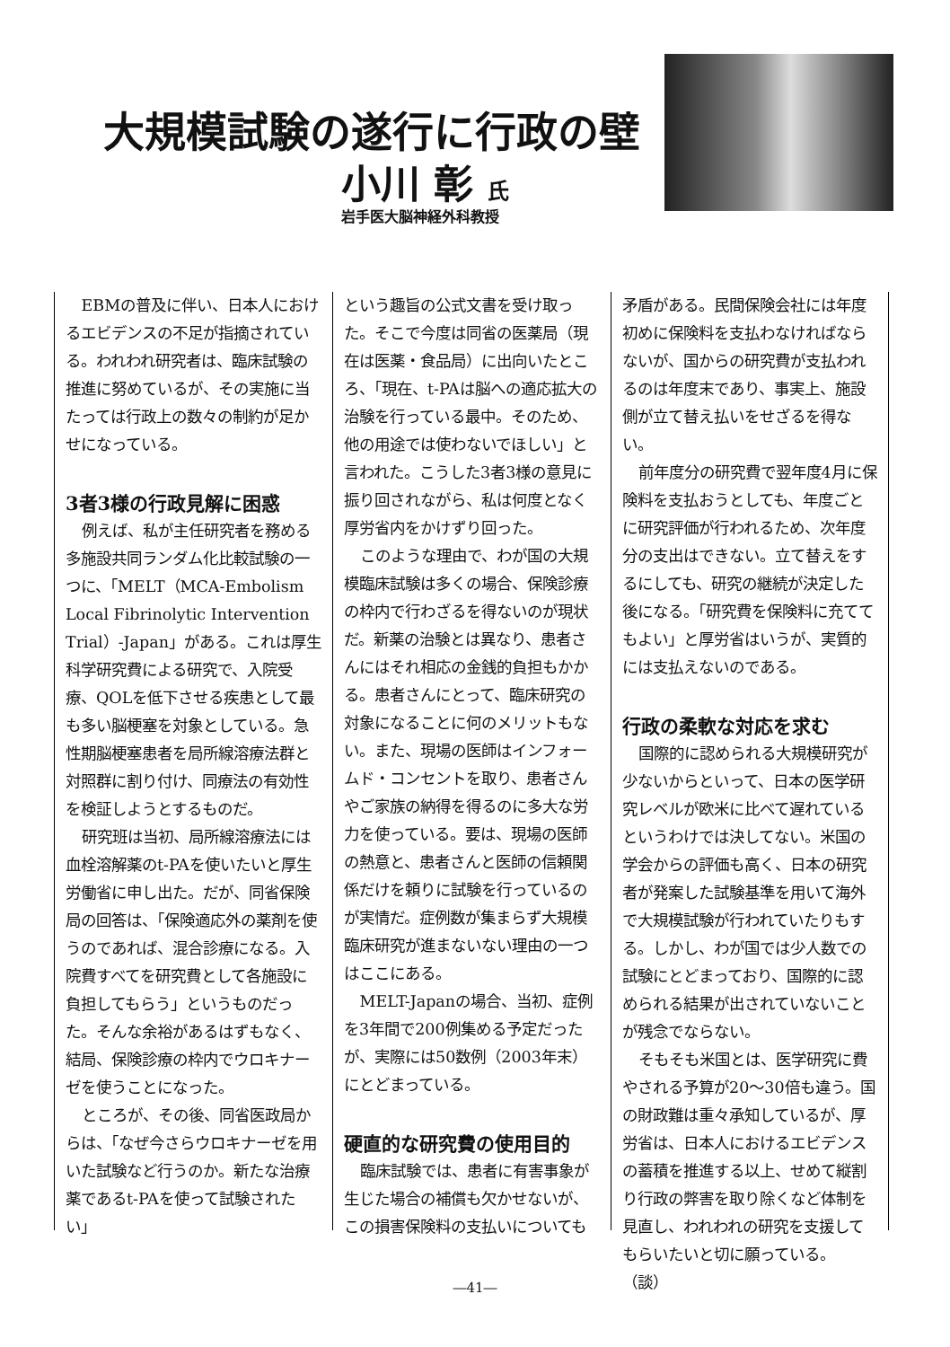大規模試験の遂行に行政の壁
小川 彰 氏
岩手医大脳神経外科教授
EBMの普及に伴い、日本人におけるエビデンスの不足が指摘されている。われわれ研究者は、臨床試験の推進に努めているが、その実施に当たっては行政上の数々の制約が足かせになっている。
3者3様の行政見解に困惑
例えば、私が主任研究者を務める多施設共同ランダム化比較試験の一つに、「MELT（MCA-Embolism Local Fibrinolytic Intervention Trial）-Japan」がある。これは厚生科学研究費による研究で、入院受療、QOLを低下させる疾患として最も多い脳梗塞を対象としている。急性期脳梗塞患者を局所線溶療法群と対照群に割り付け、同療法の有効性を検証しようとするものだ。
研究班は当初、局所線溶療法には血栓溶解薬のt-PAを使いたいと厚生労働省に申し出た。だが、同省保険局の回答は、「保険適応外の薬剤を使うのであれば、混合診療になる。入院費すべてを研究費として各施設に負担してもらう」というものだった。そんな余裕があるはずもなく、結局、保険診療の枠内でウロキナーゼを使うことになった。
ところが、その後、同省医政局からは、「なぜ今さらウロキナーゼを用いた試験など行うのか。新たな治療薬であるt-PAを使って試験されたい」
という趣旨の公式文書を受け取った。そこで今度は同省の医薬局（現在は医薬・食品局）に出向いたところ、「現在、t-PAは脳への適応拡大の治験を行っている最中。そのため、他の用途では使わないでほしい」と言われた。こうした3者3様の意見に振り回されながら、私は何度となく厚労省内をかけずり回った。
このような理由で、わが国の大規模臨床試験は多くの場合、保険診療の枠内で行わざるを得ないのが現状だ。新薬の治験とは異なり、患者さんにはそれ相応の金銭的負担もかかる。患者さんにとって、臨床研究の対象になることに何のメリットもない。また、現場の医師はインフォームド・コンセントを取り、患者さんやご家族の納得を得るのに多大な労力を使っている。要は、現場の医師の熱意と、患者さんと医師の信頼関係だけを頼りに試験を行っているのが実情だ。症例数が集まらず大規模臨床研究が進まないない理由の一つはここにある。
MELT-Japanの場合、当初、症例を3年間で200例集める予定だったが、実際には50数例（2003年末）にとどまっている。
硬直的な研究費の使用目的
臨床試験では、患者に有害事象が生じた場合の補償も欠かせないが、この損害保険料の支払いについても
矛盾がある。民間保険会社には年度初めに保険料を支払わなければならないが、国からの研究費が支払われるのは年度末であり、事実上、施設側が立て替え払いをせざるを得ない。
前年度分の研究費で翌年度4月に保険料を支払おうとしても、年度ごとに研究評価が行われるため、次年度分の支出はできない。立て替えをするにしても、研究の継続が決定した後になる。「研究費を保険料に充ててもよい」と厚労省はいうが、実質的には支払えないのである。
行政の柔軟な対応を求む
国際的に認められる大規模研究が少ないからといって、日本の医学研究レベルが欧米に比べて遅れているというわけでは決してない。米国の学会からの評価も高く、日本の研究者が発案した試験基準を用いて海外で大規模試験が行われていたりもする。しかし、わが国では少人数での試験にとどまっており、国際的に認められる結果が出されていないことが残念でならない。
そもそも米国とは、医学研究に費やされる予算が20～30倍も違う。国の財政難は重々承知しているが、厚労省は、日本人におけるエビデンスの蓄積を推進する以上、せめて縦割り行政の弊害を取り除くなど体制を見直し、われわれの研究を支援してもらいたいと切に願っている。　（談）
―41―